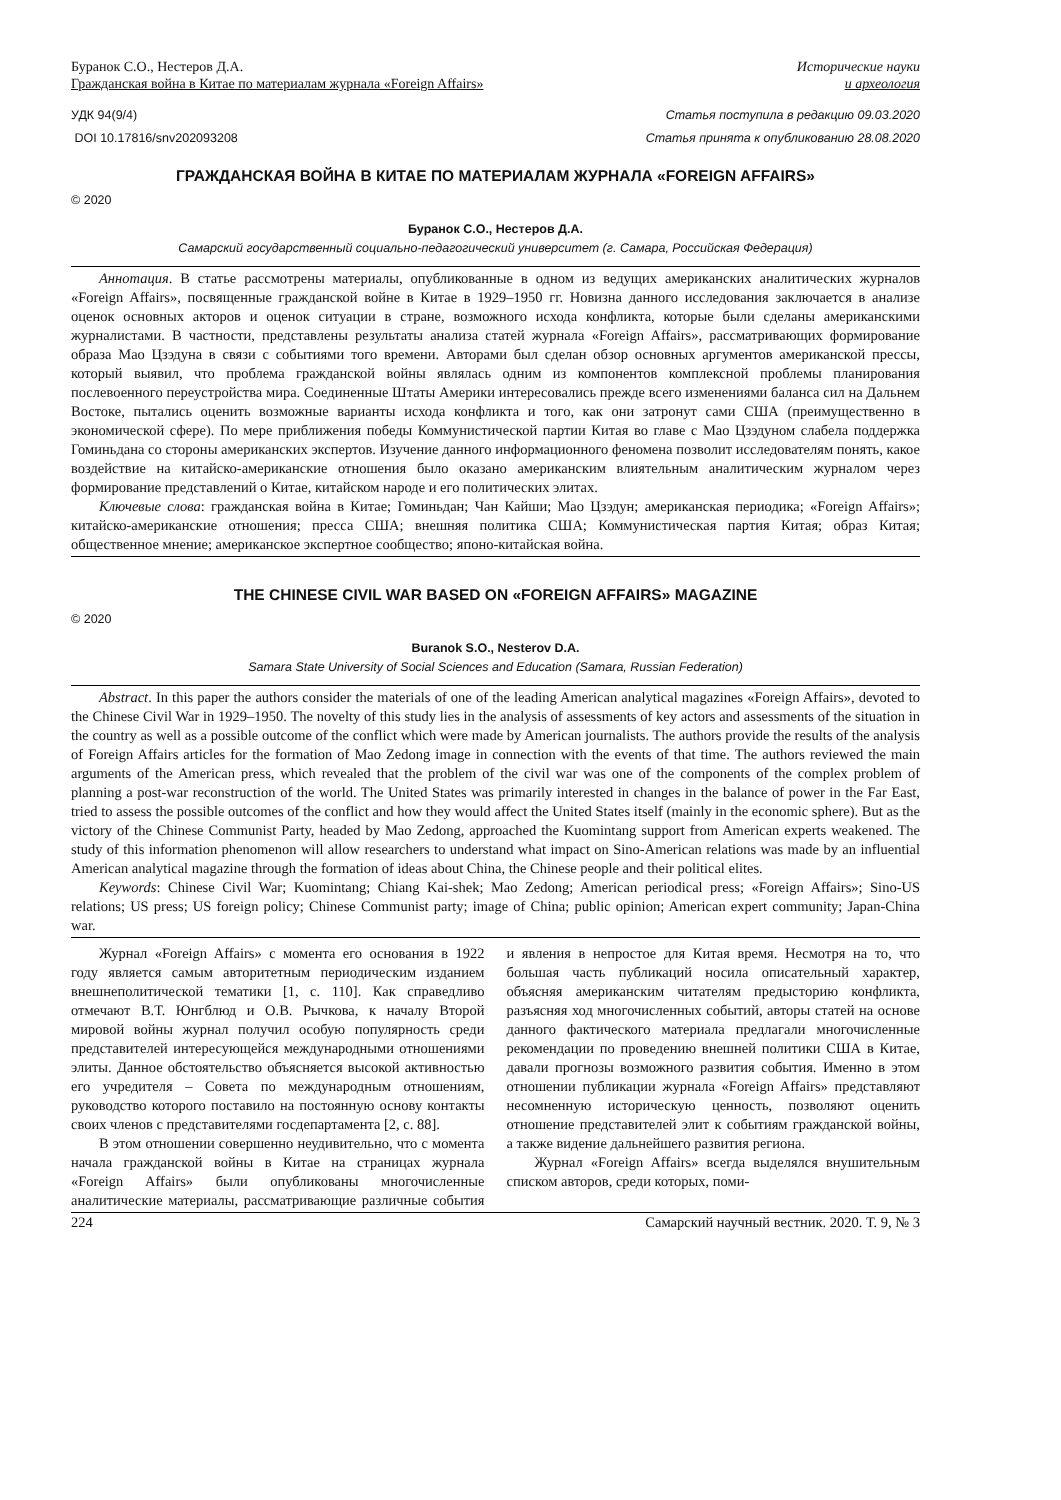Буранок С.О., Нестеров Д.А.
Гражданская война в Китае по материалам журнала «Foreign Affairs»
Исторические науки
и археология
УДК 94(9/4) Статья поступила в редакцию 09.03.2020
DOI 10.17816/snv202093208 Статья принята к опубликованию 28.08.2020
ГРАЖДАНСКАЯ ВОЙНА В КИТАЕ ПО МАТЕРИАЛАМ ЖУРНАЛА «FOREIGN AFFAIRS»
© 2020
Буранок С.О., Нестеров Д.А.
Самарский государственный социально-педагогический университет (г. Самара, Российская Федерация)
Аннотация. В статье рассмотрены материалы, опубликованные в одном из ведущих американских аналитических журналов «Foreign Affairs», посвященные гражданской войне в Китае в 1929–1950 гг. Новизна данного исследования заключается в анализе оценок основных акторов и оценок ситуации в стране, возможного исхода конфликта, которые были сделаны американскими журналистами. В частности, представлены результаты анализа статей журнала «Foreign Affairs», рассматривающих формирование образа Мао Цзэдуна в связи с событиями того времени. Авторами был сделан обзор основных аргументов американской прессы, который выявил, что проблема гражданской войны являлась одним из компонентов комплексной проблемы планирования послевоенного переустройства мира. Соединенные Штаты Америки интересовались прежде всего изменениями баланса сил на Дальнем Востоке, пытались оценить возможные варианты исхода конфликта и того, как они затронут сами США (преимущественно в экономической сфере). По мере приближения победы Коммунистической партии Китая во главе с Мао Цзэдуном слабела поддержка Гоминьдана со стороны американских экспертов. Изучение данного информационного феномена позволит исследователям понять, какое воздействие на китайско-американские отношения было оказано американским влиятельным аналитическим журналом через формирование представлений о Китае, китайском народе и его политических элитах.
Ключевые слова: гражданская война в Китае; Гоминьдан; Чан Кайши; Мао Цзэдун; американская периодика; «Foreign Affairs»; китайско-американские отношения; пресса США; внешняя политика США; Коммунистическая партия Китая; образ Китая; общественное мнение; американское экспертное сообщество; японо-китайская война.
THE CHINESE CIVIL WAR BASED ON «FOREIGN AFFAIRS» MAGAZINE
© 2020
Buranok S.O., Nesterov D.A.
Samara State University of Social Sciences and Education (Samara, Russian Federation)
Abstract. In this paper the authors consider the materials of one of the leading American analytical magazines «Foreign Affairs», devoted to the Chinese Civil War in 1929–1950. The novelty of this study lies in the analysis of assessments of key actors and assessments of the situation in the country as well as a possible outcome of the conflict which were made by American journalists. The authors provide the results of the analysis of Foreign Affairs articles for the formation of Mao Zedong image in connection with the events of that time. The authors reviewed the main arguments of the American press, which revealed that the problem of the civil war was one of the components of the complex problem of planning a post-war reconstruction of the world. The United States was primarily interested in changes in the balance of power in the Far East, tried to assess the possible outcomes of the conflict and how they would affect the United States itself (mainly in the economic sphere). But as the victory of the Chinese Communist Party, headed by Mao Zedong, approached the Kuomintang support from American experts weakened. The study of this information phenomenon will allow researchers to understand what impact on Sino-American relations was made by an influential American analytical magazine through the formation of ideas about China, the Chinese people and their political elites.
Keywords: Chinese Civil War; Kuomintang; Chiang Kai-shek; Mao Zedong; American periodical press; «Foreign Affairs»; Sino-US relations; US press; US foreign policy; Chinese Communist party; image of China; public opinion; American expert community; Japan-China war.
Журнал «Foreign Affairs» с момента его основания в 1922 году является самым авторитетным периодическим изданием внешнеполитической тематики [1, с. 110]. Как справедливо отмечают В.Т. Юнгблюд и О.В. Рычкова, к началу Второй мировой войны журнал получил особую популярность среди представителей интересующейся международными отношениями элиты. Данное обстоятельство объясняется высокой активностью его учредителя – Совета по международным отношениям, руководство которого поставило на постоянную основу контакты своих членов с представителями госдепартамента [2, с. 88].
В этом отношении совершенно неудивительно, что с момента начала гражданской войны в Китае на страницах журнала «Foreign Affairs» были опубликованы многочисленные аналитические материалы, рассматривающие различные события и явления в непростое для Китая время. Несмотря на то, что большая часть публикаций носила описательный характер, объясняя американским читателям предысторию конфликта, разъясняя ход многочисленных событий, авторы статей на основе данного фактического материала предлагали многочисленные рекомендации по проведению внешней политики США в Китае, давали прогнозы возможного развития события. Именно в этом отношении публикации журнала «Foreign Affairs» представляют несомненную историческую ценность, позволяют оценить отношение представителей элит к событиям гражданской войны, а также видение дальнейшего развития региона.
Журнал «Foreign Affairs» всегда выделялся внушительным списком авторов, среди которых, поми-
224 Самарский научный вестник. 2020. Т. 9, № 3